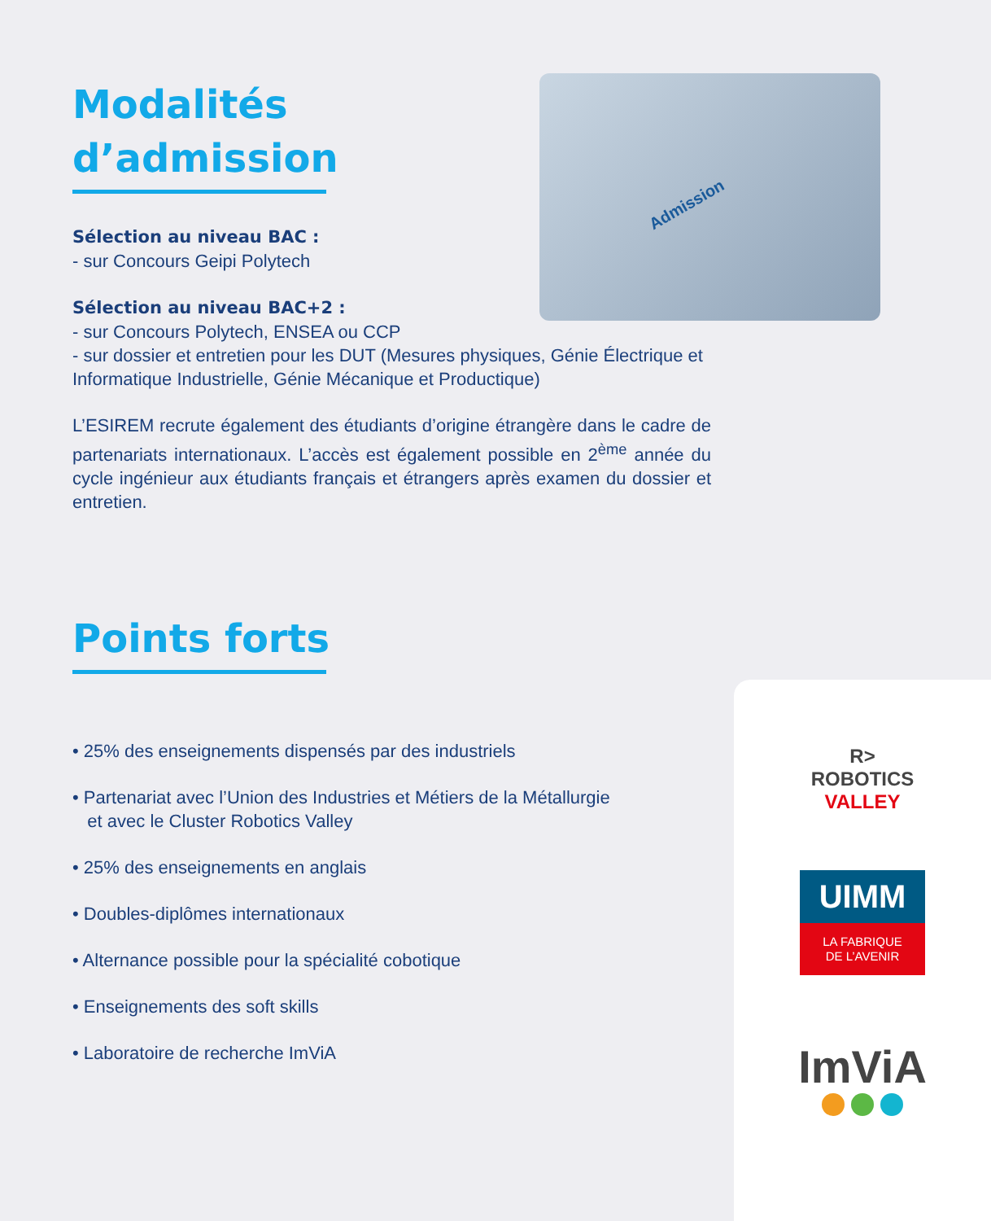Admission
Modalités
d’admission
Sélection au niveau BAC :
- sur Concours Geipi Polytech
Sélection au niveau BAC+2 :
- sur Concours Polytech, ENSEA ou CCP
- sur dossier et entretien pour les DUT (Mesures physiques, Génie Électrique et Informatique Industrielle, Génie Mécanique et Productique)
L’ESIREM recrute également des étudiants d’origine étrangère dans le cadre de partenariats internationaux. L’accès est également possible en 2<sup>ème</sup> année du cycle ingénieur aux étudiants français et étrangers après examen du dossier et entretien.
Points forts
• 25% des enseignements dispensés par des industriels
• Partenariat avec l’Union des Industries et Métiers de la Métallurgie
et avec le Cluster Robotics Valley
• 25% des enseignements en anglais
• Doubles-diplômes internationaux
• Alternance possible pour la spécialité cobotique
• Enseignements des soft skills
• Laboratoire de recherche ImViA
R>
ROBOTICS
VALLEY
UIMM
LA FABRIQUE
DE L’AVENIR
ImViA